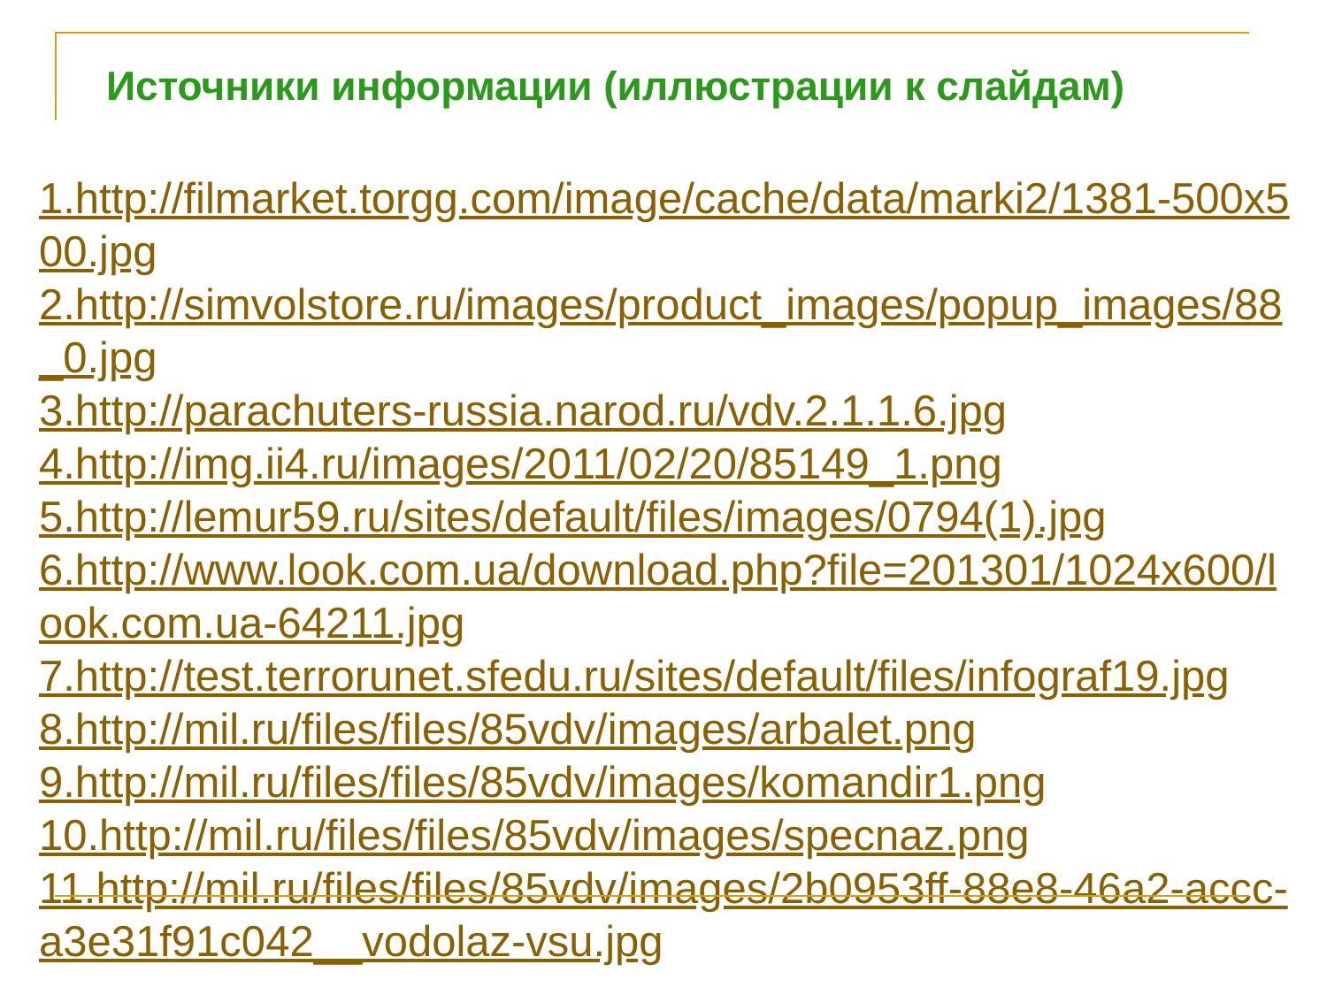Источники информации (иллюстрации к слайдам)
1.http://filmarket.torgg.com/image/cache/data/marki2/1381-500x500.jpg
2.http://simvolstore.ru/images/product_images/popup_images/88_0.jpg
3.http://parachuters-russia.narod.ru/vdv.2.1.1.6.jpg
4.http://img.ii4.ru/images/2011/02/20/85149_1.png
5.http://lemur59.ru/sites/default/files/images/0794(1).jpg
6.http://www.look.com.ua/download.php?file=201301/1024x600/look.com.ua-64211.jpg
7.http://test.terrorunet.sfedu.ru/sites/default/files/infograf19.jpg
8.http://mil.ru/files/files/85vdv/images/arbalet.png
9.http://mil.ru/files/files/85vdv/images/komandir1.png
10.http://mil.ru/files/files/85vdv/images/specnaz.png
11.http://mil.ru/files/files/85vdv/images/2b0953ff-88e8-46a2-accc-a3e31f91c042__vodolaz-vsu.jpg